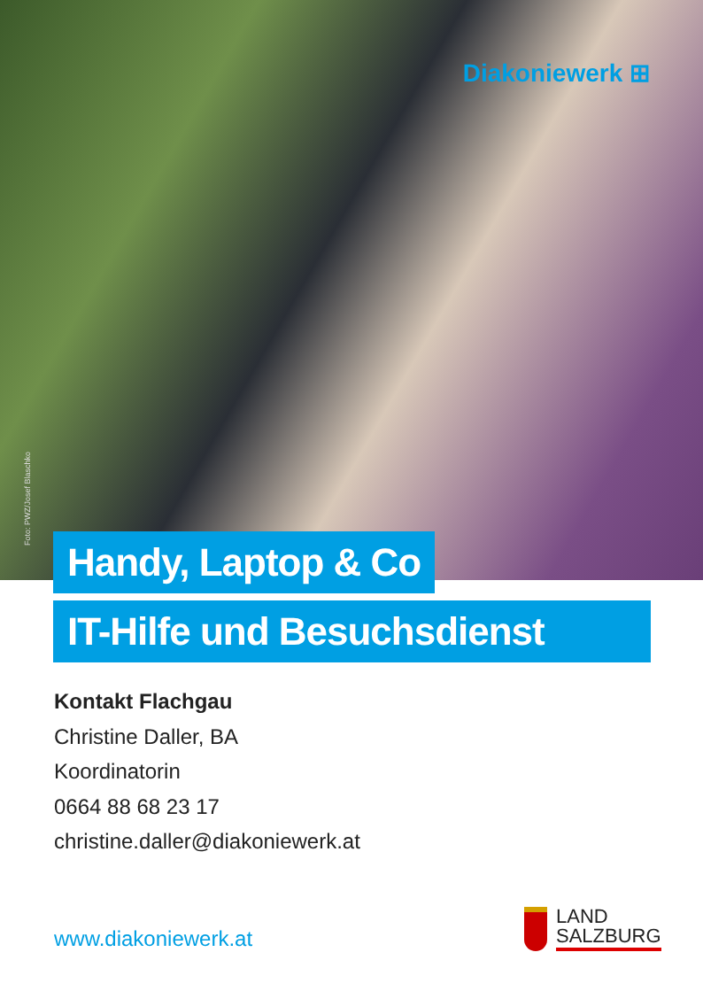Diakoniewerk ⊞
Foto: PWZ/Josef Blaschko
Handy, Laptop & Co
IT-Hilfe und Besuchsdienst
Kontakt Flachgau
Christine Daller, BA
Koordinatorin
0664 88 68 23 17
christine.daller@diakoniewerk.at
www.diakoniewerk.at
LAND
SALZBURG